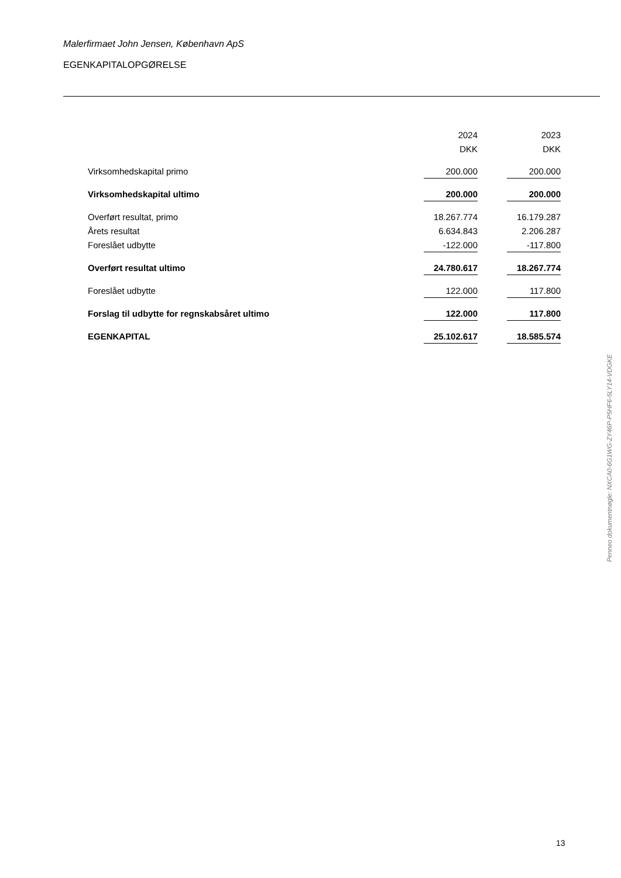Malerfirmaet John Jensen, København ApS
EGENKAPITALOPGØRELSE
| | 2024 | | 2023 |
| | DKK | | DKK |
| Virksomhedskapital primo | 200.000 | | 200.000 |
| Virksomhedskapital ultimo | 200.000 | | 200.000 |
| Overført resultat, primo | 18.267.774 | | 16.179.287 |
| Årets resultat | 6.634.843 | | 2.206.287 |
| Foreslået udbytte | -122.000 | | -117.800 |
| Overført resultat ultimo | 24.780.617 | | 18.267.774 |
| Foreslået udbytte | 122.000 | | 117.800 |
| Forslag til udbytte for regnskabsåret ultimo | 122.000 | | 117.800 |
| EGENKAPITAL | 25.102.617 | | 18.585.574 |
Penneo dokumentnøgle: NXCA0-6G1WG-ZY46P-P5HF6-5LY14-VDGKE
13